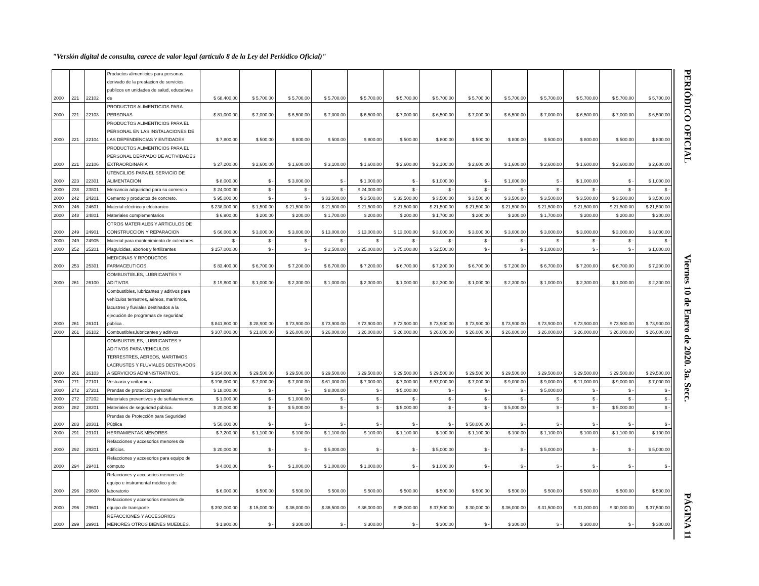"Versión digital de consulta, carece de valor legal (artículo 8 de la Ley del Periódico Oficial)"
| 2000 | 221 | 22102 | Productos alimenticios para personas derivado de la prestacion de servicios publicos en unidades de salud, educativas de | $ 68,400.00 | $ 5,700.00 | $ 5,700.00 | $ 5,700.00 | $ 5,700.00 | $ 5,700.00 | $ 5,700.00 | $ 5,700.00 | $ 5,700.00 | $ 5,700.00 | $ 5,700.00 | $ 5,700.00 | $ 5,700.00 |
| 2000 | 221 | 22103 | PRODUCTOS ALIMENTICIOS PARA PERSONAS | $ 81,000.00 | $ 7,000.00 | $ 6,500.00 | $ 7,000.00 | $ 6,500.00 | $ 7,000.00 | $ 6,500.00 | $ 7,000.00 | $ 6,500.00 | $ 7,000.00 | $ 6,500.00 | $ 7,000.00 | $ 6,500.00 |
| 2000 | 221 | 22104 | PRODUCTOS ALIMENTICIOS PARA EL PERSONAL EN LAS INSTALACIONES DE LAS DEPENDENCIAS Y ENTIDADES | $ 7,800.00 | $ 500.00 | $ 800.00 | $ 500.00 | $ 800.00 | $ 500.00 | $ 800.00 | $ 500.00 | $ 800.00 | $ 500.00 | $ 800.00 | $ 500.00 | $ 800.00 |
| 2000 | 221 | 22106 | PRODUCTOS ALIMENTICIOS PARA EL PERSONAL DERIVADO DE ACTIVIDADES EXTRAORDINARIA | $ 27,200.00 | $ 2,600.00 | $ 1,600.00 | $ 3,100.00 | $ 1,600.00 | $ 2,600.00 | $ 2,100.00 | $ 2,600.00 | $ 1,600.00 | $ 2,600.00 | $ 1,600.00 | $ 2,600.00 | $ 2,600.00 |
| 2000 | 223 | 22301 | UTENCILIOS PARA EL SERVICIO DE ALIMENTACION | $ 8,000.00 | $ - | $ 3,000.00 | $ - | $ 1,000.00 | $ - | $ 1,000.00 | $ - | $ 1,000.00 | $ - | $ 1,000.00 | $ - | $ 1,000.00 |
| 2000 | 238 | 23801 | Mercancia adquiridad para su comercio | $ 24,000.00 | $ - | $ - | $ - | $ 24,000.00 | $ - | $ - | $ - | $ - | $ - | $ - | $ - | $ - |
| 2000 | 242 | 24201 | Cemento y productos de concreto. | $ 95,000.00 | $ - | $ - | $ 33,500.00 | $ 3,500.00 | $ 33,500.00 | $ 3,500.00 | $ 3,500.00 | $ 3,500.00 | $ 3,500.00 | $ 3,500.00 | $ 3,500.00 | $ 3,500.00 |
| 2000 | 246 | 24601 | Material eléctrico y eléctronico | $ 238,000.00 | $ 1,500.00 | $ 21,500.00 | $ 21,500.00 | $ 21,500.00 | $ 21,500.00 | $ 21,500.00 | $ 21,500.00 | $ 21,500.00 | $ 21,500.00 | $ 21,500.00 | $ 21,500.00 | $ 21,500.00 |
| 2000 | 248 | 24801 | Materiales complementarios | $ 6,900.00 | $ 200.00 | $ 200.00 | $ 1,700.00 | $ 200.00 | $ 200.00 | $ 1,700.00 | $ 200.00 | $ 200.00 | $ 1,700.00 | $ 200.00 | $ 200.00 | $ 200.00 |
| 2000 | 249 | 24901 | OTROS MATERIALES Y ARTICULOS DE CONSTRUCCION Y REPARACION | $ 66,000.00 | $ 3,000.00 | $ 3,000.00 | $ 13,000.00 | $ 13,000.00 | $ 13,000.00 | $ 3,000.00 | $ 3,000.00 | $ 3,000.00 | $ 3,000.00 | $ 3,000.00 | $ 3,000.00 | $ 3,000.00 |
| 2000 | 249 | 24905 | Material para mantenimiento de colectores. | $ - | $ - | $ - | $ - | $ - | $ - | $ - | $ - | $ - | $ - | $ - | $ - | $ - |
| 2000 | 252 | 25201 | Plaguicidas, abonos y fertilizantes | $ 157,000.00 | $ - | $ - | $ 2,500.00 | $ 25,000.00 | $ 75,000.00 | $ 52,500.00 | $ - | $ - | $ 1,000.00 | $ - | $ - | $ 1,000.00 |
| 2000 | 253 | 25301 | MEDICINAS Y RPODUCTOS FARMACEUTICOS | $ 83,400.00 | $ 6,700.00 | $ 7,200.00 | $ 6,700.00 | $ 7,200.00 | $ 6,700.00 | $ 7,200.00 | $ 6,700.00 | $ 7,200.00 | $ 6,700.00 | $ 7,200.00 | $ 6,700.00 | $ 7,200.00 |
| 2000 | 261 | 26100 | COMBUSTIBLES, LUBRICANTES Y ADITIVOS | $ 19,800.00 | $ 1,000.00 | $ 2,300.00 | $ 1,000.00 | $ 2,300.00 | $ 1,000.00 | $ 2,300.00 | $ 1,000.00 | $ 2,300.00 | $ 1,000.00 | $ 2,300.00 | $ 1,000.00 | $ 2,300.00 |
| 2000 | 261 | 26101 | Combustibles, lubricantes y aditivos para vehículos terrestres, aéreos, marítimos, lacustres y fluviales destinados a la ejecución de programas de seguridad pública . | $ 841,800.00 | $ 28,900.00 | $ 73,900.00 | $ 73,900.00 | $ 73,900.00 | $ 73,900.00 | $ 73,900.00 | $ 73,900.00 | $ 73,900.00 | $ 73,900.00 | $ 73,900.00 | $ 73,900.00 | $ 73,900.00 |
| 2000 | 261 | 26102 | Combustibles,lubricantes y aditivos | $ 307,000.00 | $ 21,000.00 | $ 26,000.00 | $ 26,000.00 | $ 26,000.00 | $ 26,000.00 | $ 26,000.00 | $ 26,000.00 | $ 26,000.00 | $ 26,000.00 | $ 26,000.00 | $ 26,000.00 | $ 26,000.00 |
| 2000 | 261 | 26103 | COMBUSTIBLES, LUBRICANTES Y ADITIVOS PARA VEHICULOS TERRESTRES, AEREOS, MARITIMOS, LACRUSTES Y FLUVIALES DESTINADOS A SERVICIOS ADMINISTRATIVOS. | $ 354,000.00 | $ 29,500.00 | $ 29,500.00 | $ 29,500.00 | $ 29,500.00 | $ 29,500.00 | $ 29,500.00 | $ 29,500.00 | $ 29,500.00 | $ 29,500.00 | $ 29,500.00 | $ 29,500.00 | $ 29,500.00 |
| 2000 | 271 | 27101 | Vestuario y uniformes | $ 198,000.00 | $ 7,000.00 | $ 7,000.00 | $ 61,000.00 | $ 7,000.00 | $ 7,000.00 | $ 57,000.00 | $ 7,000.00 | $ 9,000.00 | $ 9,000.00 | $ 11,000.00 | $ 9,000.00 | $ 7,000.00 |
| 2000 | 272 | 27201 | Prendas de protección personal | $ 18,000.00 | $ - | $ - | $ 8,000.00 | $ - | $ 5,000.00 | $ - | $ - | $ - | $ 5,000.00 | $ - | $ - | $ - |
| 2000 | 272 | 27202 | Materiales preventivos y de señalamientos. | $ 1,000.00 | $ - | $ 1,000.00 | $ - | $ - | $ - | $ - | $ - | $ - | $ - | $ - | $ - | $ - |
| 2000 | 282 | 28201 | Materiales de seguridad pública. | $ 20,000.00 | $ - | $ 5,000.00 | $ - | $ - | $ 5,000.00 | $ - | $ - | $ 5,000.00 | $ - | $ - | $ 5,000.00 | $ - |
| 2000 | 283 | 28301 | Prendas de Protección para Seguridad Pública | $ 50,000.00 | $ - | $ - | $ - | $ - | $ - | $ - | $ 50,000.00 | $ - | $ - | $ - | $ - | $ - |
| 2000 | 291 | 29101 | HERRAMIENTAS MENORES | $ 7,200.00 | $ 1,100.00 | $ 100.00 | $ 1,100.00 | $ 100.00 | $ 1,100.00 | $ 100.00 | $ 1,100.00 | $ 100.00 | $ 1,100.00 | $ 100.00 | $ 1,100.00 | $ 100.00 |
| 2000 | 292 | 29201 | Refacciones y accesorios menores de edificios. | $ 20,000.00 | $ - | $ - | $ 5,000.00 | $ - | $ - | $ 5,000.00 | $ - | $ - | $ 5,000.00 | $ - | $ - | $ 5,000.00 |
| 2000 | 294 | 29401 | Refacciones y accesorios para equipo de cómputo | $ 4,000.00 | $ - | $ 1,000.00 | $ 1,000.00 | $ 1,000.00 | $ - | $ 1,000.00 | $ - | $ - | $ - | $ - | $ - | $ - |
| 2000 | 296 | 29600 | Refacciones y accesorios menores de equipo e instrumental médico y de laboratorio | $ 6,000.00 | $ 500.00 | $ 500.00 | $ 500.00 | $ 500.00 | $ 500.00 | $ 500.00 | $ 500.00 | $ 500.00 | $ 500.00 | $ 500.00 | $ 500.00 | $ 500.00 |
| 2000 | 296 | 29601 | Refacciones y accesorios menores de equipo de transporte | $ 392,000.00 | $ 15,000.00 | $ 36,000.00 | $ 36,500.00 | $ 36,000.00 | $ 35,000.00 | $ 37,500.00 | $ 30,000.00 | $ 36,000.00 | $ 31,500.00 | $ 31,000.00 | $ 30,000.00 | $ 37,500.00 |
| 2000 | 299 | 29901 | REFACCIONES Y ACCESORIOS MENORES OTROS BIENES MUEBLES. | $ 1,800.00 | $ - | $ 300.00 | $ - | $ 300.00 | $ - | $ 300.00 | $ - | $ 300.00 | $ - | $ 300.00 | $ - | $ 300.00 |
PERIÓDICO OFICIAL Viernes 10 de Enero de 2020. 3a. Secc. PÁGINA 11